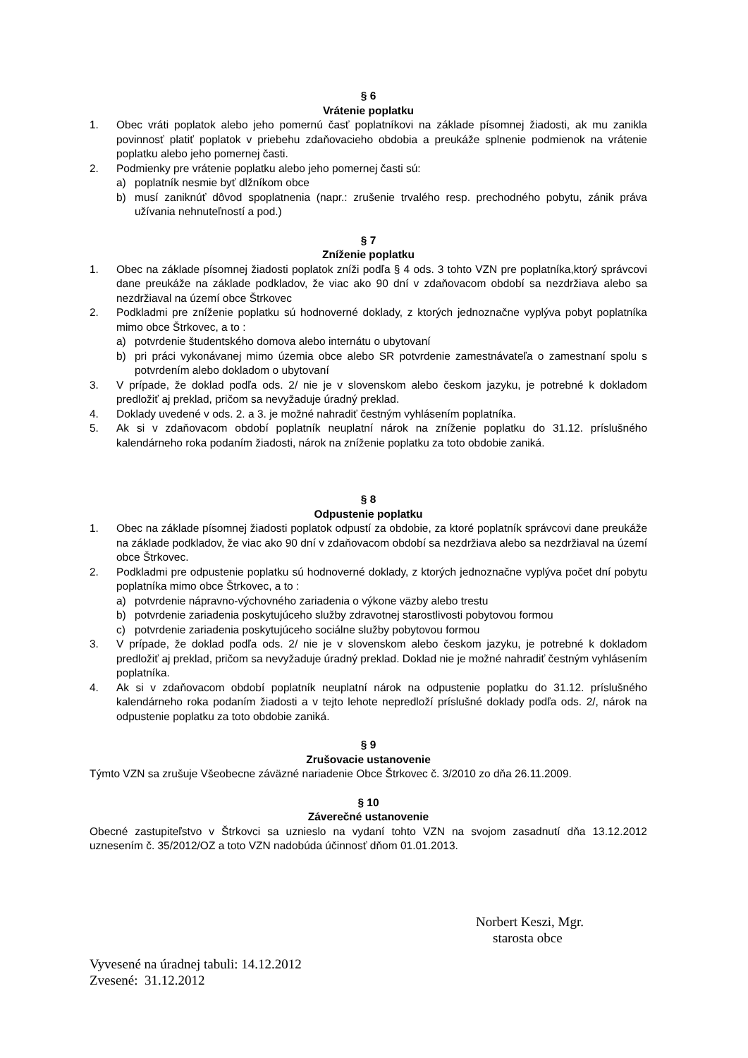§ 6
Vrátenie poplatku
1. Obec vráti poplatok alebo jeho pomernú časť poplatníkovi na základe písomnej žiadosti, ak mu zanikla povinnosť platiť poplatok v priebehu zdaňovacieho obdobia a preukáže splnenie podmienok na vrátenie poplatku alebo jeho pomernej časti.
2. Podmienky pre vrátenie poplatku alebo jeho pomernej časti sú:
a) poplatník nesmie byť dlžníkom obce
b) musí zaniknúť dôvod spoplatnenia (napr.: zrušenie trvalého resp. prechodného pobytu, zánik práva užívania nehnuteľností a pod.)
§ 7
Zníženie poplatku
1. Obec na základe písomnej žiadosti poplatok zníži podľa § 4 ods. 3 tohto VZN pre poplatníka,ktorý správcovi dane preukáže na základe podkladov, že viac ako 90 dní v zdaňovacom období sa nezdržiava alebo sa nezdržiaval na území obce Štrkovec
2. Podkladmi pre zníženie poplatku sú hodnoverné doklady, z ktorých jednoznačne vyplýva pobyt poplatníka mimo obce Štrkovec, a to :
a) potvrdenie študentského domova alebo internátu o ubytovaní
b) pri práci vykonávanej mimo územia obce alebo SR potvrdenie zamestnávateľa o zamestnaní spolu s potvrdením alebo dokladom o ubytovaní
3. V prípade, že doklad podľa ods. 2/ nie je v slovenskom alebo českom jazyku, je potrebné k dokladom predložiť aj preklad, pričom sa nevyžaduje úradný preklad.
4. Doklady uvedené v ods. 2. a 3. je možné nahradiť čestným vyhlásením poplatníka.
5. Ak si v zdaňovacom období poplatník neuplatní nárok na zníženie poplatku do 31.12. príslušného kalendárneho roka podaním žiadosti, nárok na zníženie poplatku za toto obdobie zaniká.
§ 8
Odpustenie poplatku
1. Obec na základe písomnej žiadosti poplatok odpustí za obdobie, za ktoré poplatník správcovi dane preukáže na základe podkladov, že viac ako 90 dní v zdaňovacom období sa nezdržiava alebo sa nezdržiaval na území obce Štrkovec.
2. Podkladmi pre odpustenie poplatku sú hodnoverné doklady, z ktorých jednoznačne vyplýva počet dní pobytu poplatníka mimo obce Štrkovec, a to :
a) potvrdenie nápravno-výchovného zariadenia o výkone väzby alebo trestu
b) potvrdenie zariadenia poskytujúceho služby zdravotnej starostlivosti pobytovou formou
c) potvrdenie zariadenia poskytujúceho sociálne služby pobytovou formou
3. V prípade, že doklad podľa ods. 2/ nie je v slovenskom alebo českom jazyku, je potrebné k dokladom predložiť aj preklad, pričom sa nevyžaduje úradný preklad. Doklad nie je možné nahradiť čestným vyhlásením poplatníka.
4. Ak si v zdaňovacom období poplatník neuplatní nárok na odpustenie poplatku do 31.12. príslušného kalendárneho roka podaním žiadosti a v tejto lehote nepredloží príslušné doklady podľa ods. 2/, nárok na odpustenie poplatku za toto obdobie zaniká.
§ 9
Zrušovacie ustanovenie
Týmto VZN sa zrušuje Všeobecne záväzné nariadenie Obce Štrkovec č. 3/2010 zo dňa 26.11.2009.
§ 10
Záverečné ustanovenie
Obecné zastupiteľstvo v Štrkovci sa uznieslo na vydaní tohto VZN na svojom zasadnutí dňa 13.12.2012 uznesením č. 35/2012/OZ a toto VZN nadobúda účinnosť dňom 01.01.2013.
Norbert Keszi, Mgr.
starosta obce
Vyvesené na úradnej tabuli: 14.12.2012
Zvesené: 31.12.2012